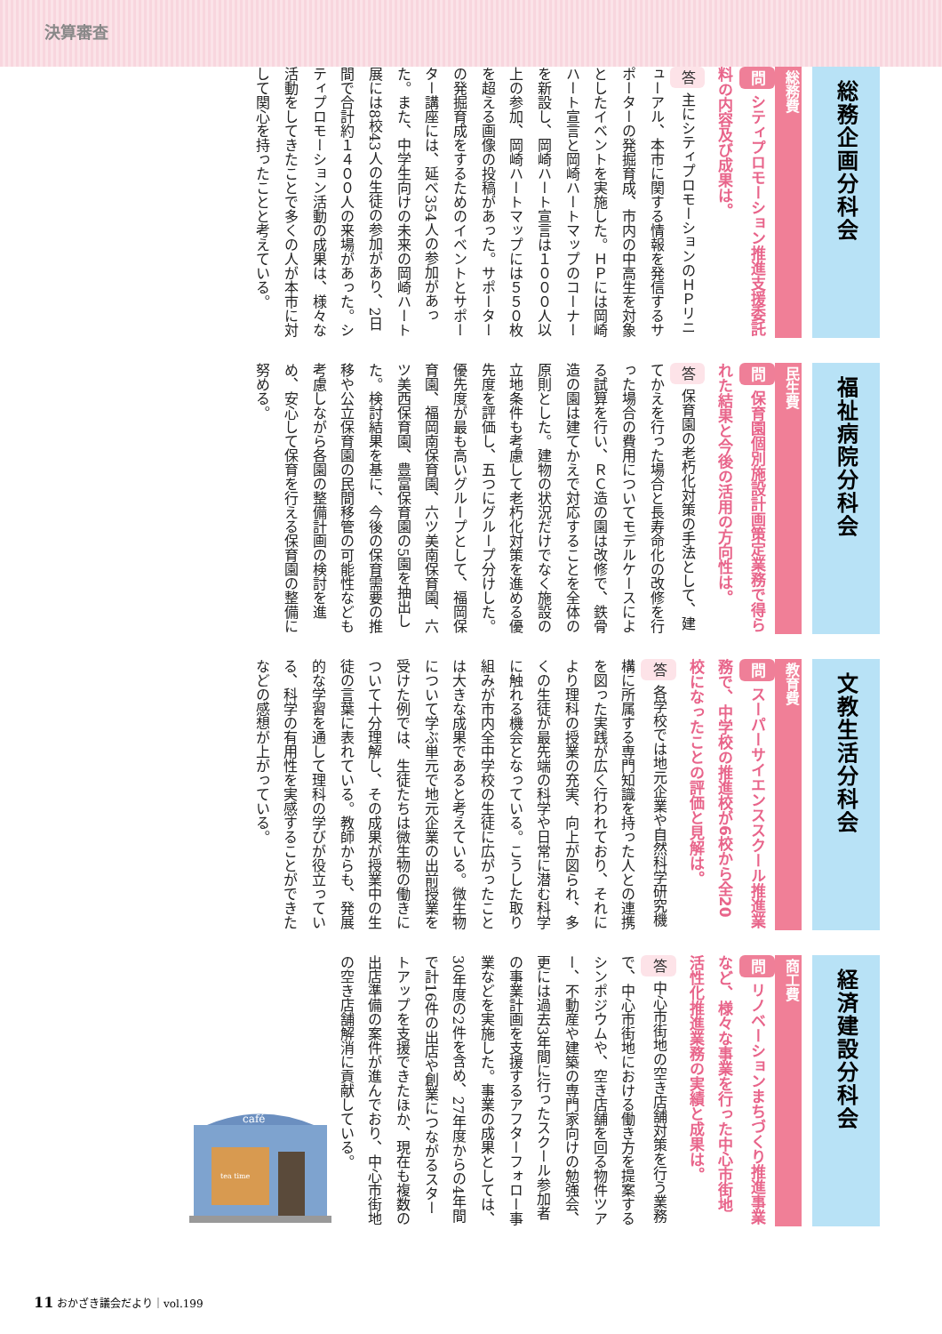決算審査
総務企画分科会
総務費
問 シティプロモーション推進支援委託料の内容及び成果は。
答 主にシティプロモーションのＨＰリニューアル、本市に関する情報を発信するサポーターの発掘育成、市内の中高生を対象としたイベントを実施した。ＨＰには岡崎ハート宣言と岡崎ハートマップのコーナーを新設し、岡崎ハート宣言は１０００人以上の参加、岡崎ハートマップには５５０枚を超える画像の投稿があった。サポーターの発掘育成をするためのイベントとサポーター講座には、延べ354人の参加があった。また、中学生向けの未来の岡崎ハート展には8校43人の生徒の参加があり、2日間で合計約１４００人の来場があった。シティプロモーション活動の成果は、様々な活動をしてきたことで多くの人が本市に対して関心を持ったことと考えている。
福祉病院分科会
民生費
問 保育園個別施設計画策定業務で得られた結果と今後の活用の方向性は。
答 保育園の老朽化対策の手法として、建てかえを行った場合と長寿命化の改修を行った場合の費用についてモデルケースによる試算を行い、ＲＣ造の園は改修で、鉄骨造の園は建てかえで対応することを全体の原則とした。建物の状況だけでなく施設の立地条件も考慮して老朽化対策を進める優先度を評価し、五つにグループ分けした。優先度が最も高いグループとして、福岡保育園、福岡南保育園、六ツ美南保育園、六ツ美西保育園、豊富保育園の5園を抽出した。検討結果を基に、今後の保育需要の推移や公立保育園の民間移管の可能性なども考慮しながら各園の整備計画の検討を進め、安心して保育を行える保育園の整備に努める。
文教生活分科会
教育費
問 スーパーサイエンススクール推進業務で、中学校の推進校が6校から全20校になったことの評価と見解は。
答 各学校では地元企業や自然科学研究機構に所属する専門知識を持った人との連携を図った実践が広く行われており、それにより理科の授業の充実、向上が図られ、多くの生徒が最先端の科学や日常に潜む科学に触れる機会となっている。こうした取り組みが市内全中学校の生徒に広がったことは大きな成果であると考えている。微生物について学ぶ単元で地元企業の出前授業を受けた例では、生徒たちは微生物の働きについて十分理解し、その成果が授業中の生徒の言葉に表れている。教師からも、発展的な学習を通して理科の学びが役立っている、科学の有用性を実感することができたなどの感想が上がっている。
経済建設分科会
商工費
問 リノベーションまちづくり推進事業など、様々な事業を行った中心市街地活性化推進業務の実績と成果は。
答 中心市街地の空き店舗対策を行う業務で、中心市街地における働き方を提案するシンポジウムや、空き店舗を回る物件ツアー、不動産や建築の専門家向けの勉強会、更には過去3年間に行ったスクール参加者の事業計画を支援するアフターフォロー事業などを実施した。事業の成果としては、30年度の2件を含め、27年度からの4年間で計16件の出店や創業につながるスタートアップを支援できたほか、現在も複数の出店準備の案件が進んでおり、中心市街地の空き店舗解消に貢献している。
café
tea time
11 おかざき議会だより｜vol.199